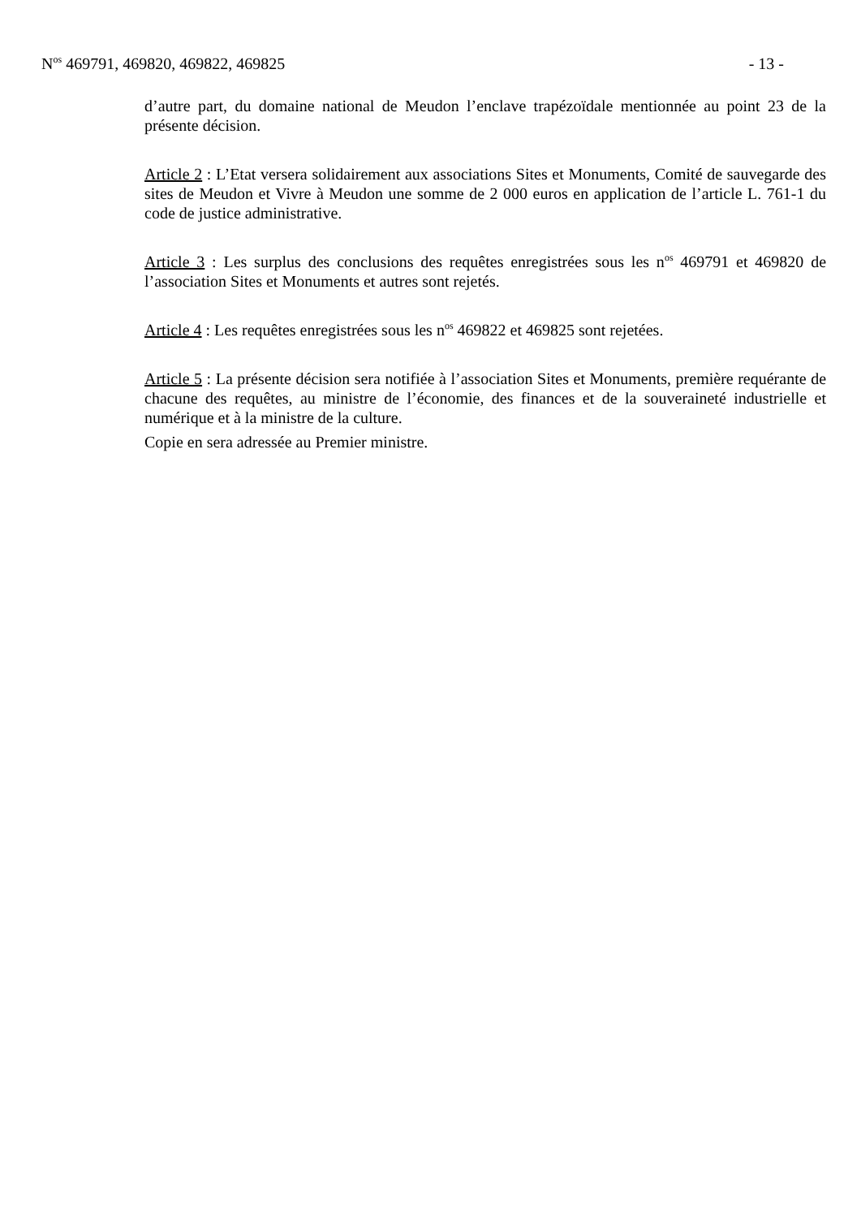N<sup>os</sup> 469791, 469820, 469822, 469825 - 13 -
d’autre part, du domaine national de Meudon l’enclave trapézoïdale mentionnée au point 23 de la présente décision.
Article 2 : L’Etat versera solidairement aux associations Sites et Monuments, Comité de sauvegarde des sites de Meudon et Vivre à Meudon une somme de 2 000 euros en application de l’article L. 761-1 du code de justice administrative.
Article 3 : Les surplus des conclusions des requêtes enregistrées sous les n<sup>os</sup> 469791 et 469820 de l’association Sites et Monuments et autres sont rejetés.
Article 4 : Les requêtes enregistrées sous les n<sup>os</sup> 469822 et 469825 sont rejetées.
Article 5 : La présente décision sera notifiée à l’association Sites et Monuments, première requérante de chacune des requêtes, au ministre de l’économie, des finances et de la souveraineté industrielle et numérique et à la ministre de la culture.
Copie en sera adressée au Premier ministre.